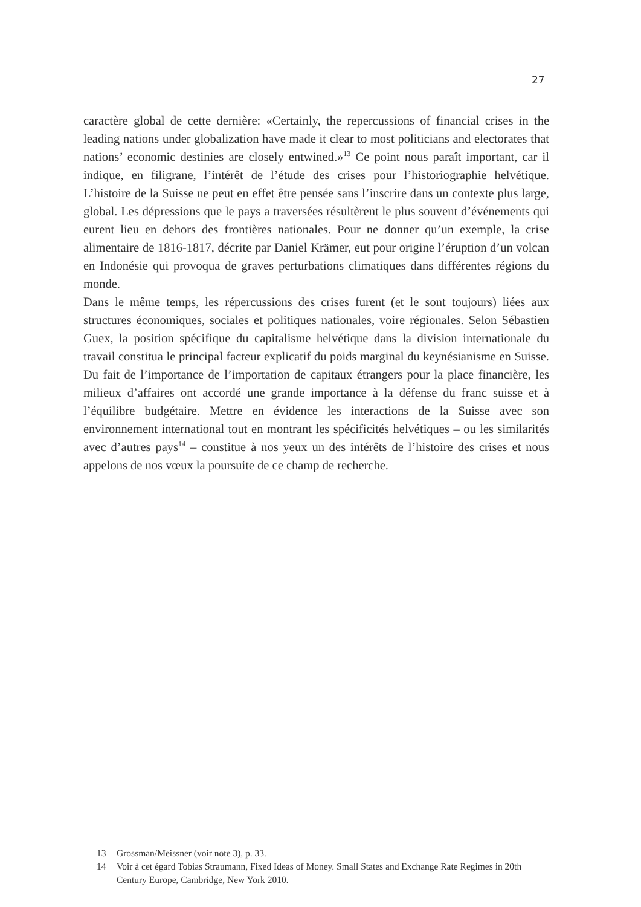27
caractère global de cette dernière: «Certainly, the repercussions of financial crises in the leading nations under globalization have made it clear to most politicians and electorates that nations’ economic destinies are closely entwined.»<sup>13</sup> Ce point nous paraît important, car il indique, en filigrane, l’intérêt de l’étude des crises pour l’historiographie helvétique. L’histoire de la Suisse ne peut en effet être pensée sans l’inscrire dans un contexte plus large, global. Les dépressions que le pays a traversées résultèrent le plus souvent d’événements qui eurent lieu en dehors des frontières nationales. Pour ne donner qu’un exemple, la crise alimentaire de 1816-1817, décrite par Daniel Krämer, eut pour origine l’éruption d’un volcan en Indonésie qui provoqua de graves perturbations climatiques dans différentes régions du monde.
Dans le même temps, les répercussions des crises furent (et le sont toujours) liées aux structures économiques, sociales et politiques nationales, voire régionales. Selon Sébastien Guex, la position spécifique du capitalisme helvétique dans la division internationale du travail constitua le principal facteur explicatif du poids marginal du keynésianisme en Suisse. Du fait de l’importance de l’importation de capitaux étrangers pour la place financière, les milieux d’affaires ont accordé une grande importance à la défense du franc suisse et à l’équilibre budgétaire. Mettre en évidence les interactions de la Suisse avec son environnement international tout en montrant les spécificités helvétiques – ou les similarités avec d’autres pays<sup>14</sup> – constitue à nos yeux un des intérêts de l’histoire des crises et nous appelons de nos vœux la poursuite de ce champ de recherche.
13 Grossman/Meissner (voir note 3), p. 33.
14 Voir à cet égard Tobias Straumann, Fixed Ideas of Money. Small States and Exchange Rate Regimes in 20th Century Europe, Cambridge, New York 2010.